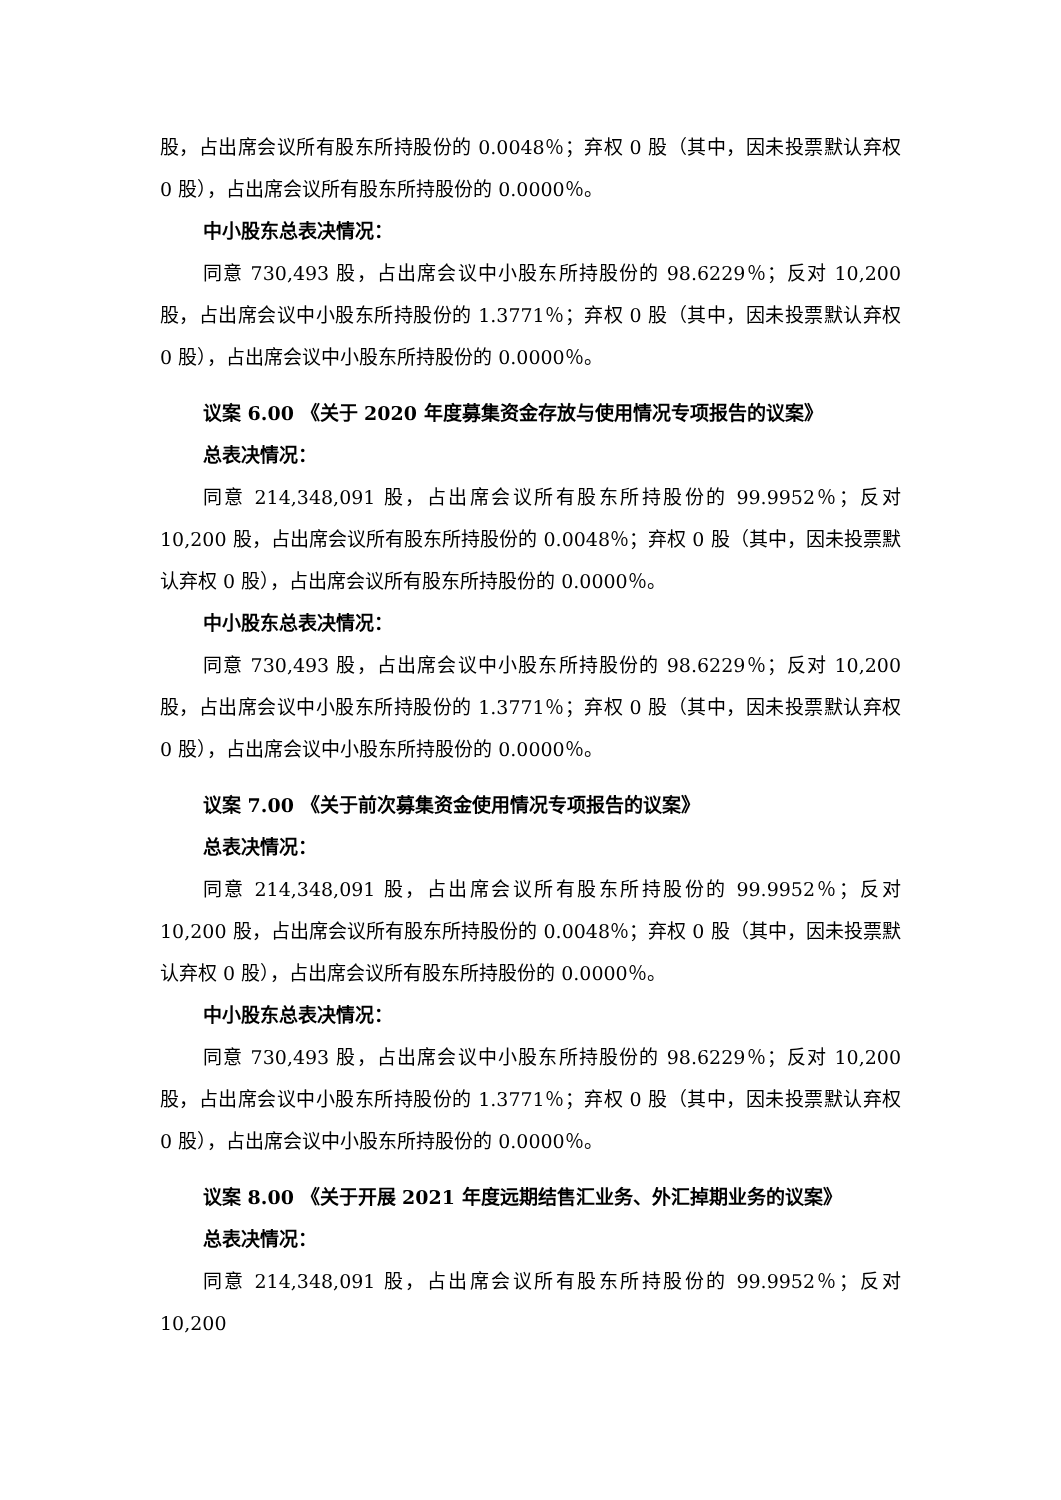股，占出席会议所有股东所持股份的 0.0048％；弃权 0 股（其中，因未投票默认弃权 0 股），占出席会议所有股东所持股份的 0.0000％。
中小股东总表决情况：
同意 730,493 股，占出席会议中小股东所持股份的 98.6229％；反对 10,200 股，占出席会议中小股东所持股份的 1.3771％；弃权 0 股（其中，因未投票默认弃权 0 股），占出席会议中小股东所持股份的 0.0000％。
议案 6.00 《关于 2020 年度募集资金存放与使用情况专项报告的议案》
总表决情况：
同意 214,348,091 股，占出席会议所有股东所持股份的 99.9952％；反对 10,200 股，占出席会议所有股东所持股份的 0.0048％；弃权 0 股（其中，因未投票默认弃权 0 股），占出席会议所有股东所持股份的 0.0000％。
中小股东总表决情况：
同意 730,493 股，占出席会议中小股东所持股份的 98.6229％；反对 10,200 股，占出席会议中小股东所持股份的 1.3771％；弃权 0 股（其中，因未投票默认弃权 0 股），占出席会议中小股东所持股份的 0.0000％。
议案 7.00 《关于前次募集资金使用情况专项报告的议案》
总表决情况：
同意 214,348,091 股，占出席会议所有股东所持股份的 99.9952％；反对 10,200 股，占出席会议所有股东所持股份的 0.0048％；弃权 0 股（其中，因未投票默认弃权 0 股），占出席会议所有股东所持股份的 0.0000％。
中小股东总表决情况：
同意 730,493 股，占出席会议中小股东所持股份的 98.6229％；反对 10,200 股，占出席会议中小股东所持股份的 1.3771％；弃权 0 股（其中，因未投票默认弃权 0 股），占出席会议中小股东所持股份的 0.0000％。
议案 8.00 《关于开展 2021 年度远期结售汇业务、外汇掉期业务的议案》
总表决情况：
同意 214,348,091 股，占出席会议所有股东所持股份的 99.9952％；反对 10,200